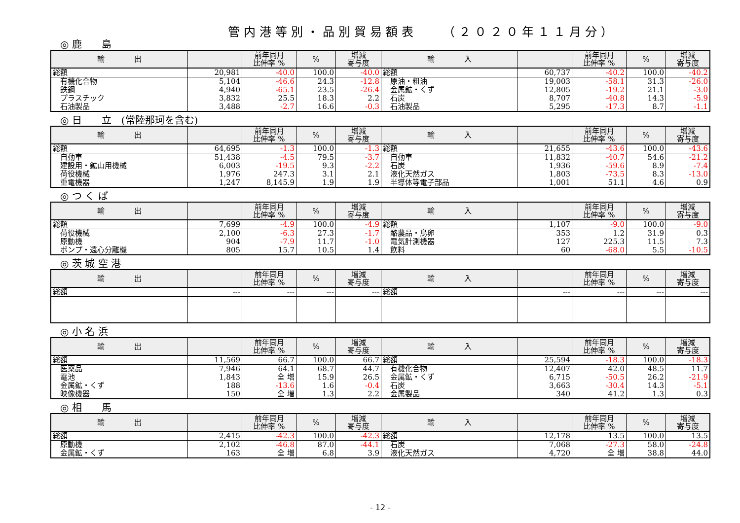管内港等別・品別貿易額表　　（２０２０年１１月分）
◎ 鹿　　島
| 輸 出 | | 前年同月 比伸率 % | % | 増減 寄与度 | 輸 入 | | 前年同月 比伸率 % | % | 増減 寄与度 |
| --- | --- | --- | --- | --- | --- | --- | --- | --- | --- |
| 総額 | 20,981 | -40.0 | 100.0 | -40.0 | 総額 | 60,737 | -40.2 | 100.0 | -40.2 |
| 有機化合物 | 5,104 | -46.6 | 24.3 | -12.8 | 原油・粗油 | 19,003 | -58.1 | 31.3 | -26.0 |
| 鉄鋼 | 4,940 | -65.1 | 23.5 | -26.4 | 金属鉱・くず | 12,805 | -19.2 | 21.1 | -3.0 |
| プラスチック | 3,832 | 25.5 | 18.3 | 2.2 | 石炭 | 8,707 | -40.8 | 14.3 | -5.9 |
| 石油製品 | 3,488 | -2.7 | 16.6 | -0.3 | 石油製品 | 5,295 | -17.3 | 8.7 | -1.1 |
◎ 日　　立　(常陸那珂を含む)
| 輸 出 | | 前年同月 比伸率 % | % | 増減 寄与度 | 輸 入 | | 前年同月 比伸率 % | % | 増減 寄与度 |
| --- | --- | --- | --- | --- | --- | --- | --- | --- | --- |
| 総額 | 64,695 | -1.3 | 100.0 | -1.3 | 総額 | 21,655 | -43.6 | 100.0 | -43.6 |
| 自動車 | 51,438 | -4.5 | 79.5 | -3.7 | 自動車 | 11,832 | -40.7 | 54.6 | -21.2 |
| 建設用・鉱山用機械 | 6,003 | -19.5 | 9.3 | -2.2 | 石炭 | 1,936 | -59.6 | 8.9 | -7.4 |
| 荷役機械 | 1,976 | 247.3 | 3.1 | 2.1 | 液化天然ガス | 1,803 | -73.5 | 8.3 | -13.0 |
| 重電機器 | 1,247 | 8,145.9 | 1.9 | 1.9 | 半導体等電子部品 | 1,001 | 51.1 | 4.6 | 0.9 |
◎ つ く ば
| 輸 出 | | 前年同月 比伸率 % | % | 増減 寄与度 | 輸 入 | | 前年同月 比伸率 % | % | 増減 寄与度 |
| --- | --- | --- | --- | --- | --- | --- | --- | --- | --- |
| 総額 | 7,699 | -4.9 | 100.0 | -4.9 | 総額 | 1,107 | -9.0 | 100.0 | -9.0 |
| 荷役機械 | 2,100 | -6.3 | 27.3 | -1.7 | 酪農品・鳥卵 | 353 | 1.2 | 31.9 | 0.3 |
| 原動機 | 904 | -7.9 | 11.7 | -1.0 | 電気計測機器 | 127 | 225.3 | 11.5 | 7.3 |
| ポンプ・遠心分離機 | 805 | 15.7 | 10.5 | 1.4 | 飲料 | 60 | -68.0 | 5.5 | -10.5 |
◎ 茨 城 空 港
| 輸 出 | | 前年同月 比伸率 % | % | 増減 寄与度 | 輸 入 | | 前年同月 比伸率 % | % | 増減 寄与度 |
| --- | --- | --- | --- | --- | --- | --- | --- | --- | --- |
| 総額 | --- | --- | --- | --- | 総額 | --- | --- | --- | --- |
◎ 小 名 浜
| 輸 出 | | 前年同月 比伸率 % | % | 増減 寄与度 | 輸 入 | | 前年同月 比伸率 % | % | 増減 寄与度 |
| --- | --- | --- | --- | --- | --- | --- | --- | --- | --- |
| 総額 | 11,569 | 66.7 | 100.0 | 66.7 | 総額 | 25,594 | -18.3 | 100.0 | -18.3 |
| 医薬品 | 7,946 | 64.1 | 68.7 | 44.7 | 有機化合物 | 12,407 | 42.0 | 48.5 | 11.7 |
| 電池 | 1,843 | 全 増 | 15.9 | 26.5 | 金属鉱・くず | 6,715 | -50.5 | 26.2 | -21.9 |
| 金属鉱・くず | 188 | -13.6 | 1.6 | -0.4 | 石炭 | 3,663 | -30.4 | 14.3 | -5.1 |
| 映像機器 | 150 | 全 増 | 1.3 | 2.2 | 金属製品 | 340 | 41.2 | 1.3 | 0.3 |
◎ 相　　馬
| 輸 出 | | 前年同月 比伸率 % | % | 増減 寄与度 | 輸 入 | | 前年同月 比伸率 % | % | 増減 寄与度 |
| --- | --- | --- | --- | --- | --- | --- | --- | --- | --- |
| 総額 | 2,415 | -42.3 | 100.0 | -42.3 | 総額 | 12,178 | 13.5 | 100.0 | 13.5 |
| 原動機 | 2,102 | -46.8 | 87.0 | -44.1 | 石炭 | 7,068 | -27.3 | 58.0 | -24.8 |
| 金属鉱・くず | 163 | 全 増 | 6.8 | 3.9 | 液化天然ガス | 4,720 | 全 増 | 38.8 | 44.0 |
- 12 -